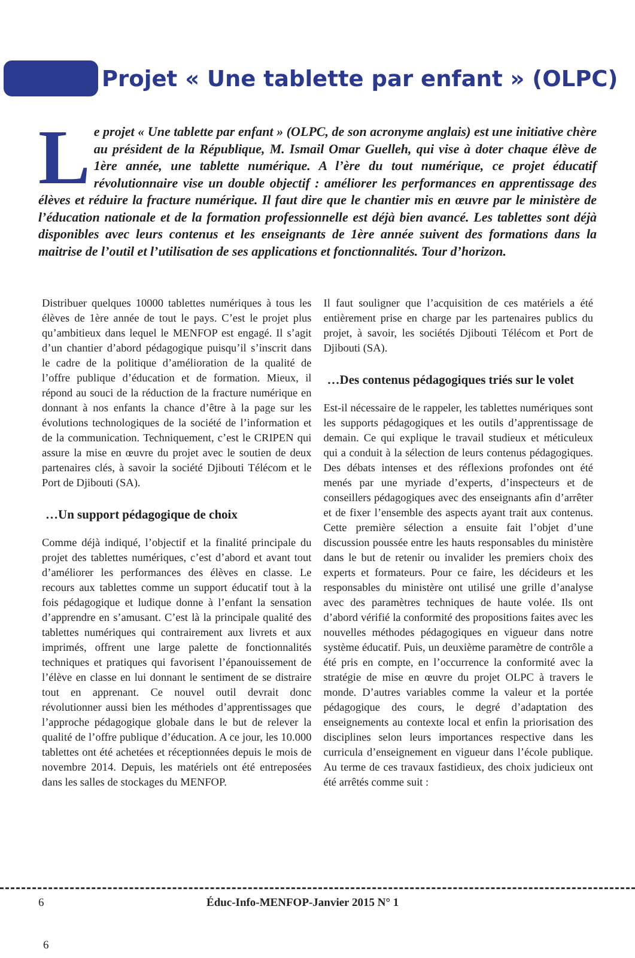Projet « Une tablette par enfant » (OLPC)
Le projet « Une tablette par enfant » (OLPC, de son acronyme anglais) est une initiative chère au président de la République, M. Ismail Omar Guelleh, qui vise à doter chaque élève de 1ère année, une tablette numérique. A l’ère du tout numérique, ce projet éducatif révolutionnaire vise un double objectif : améliorer les performances en apprentissage des élèves et réduire la fracture numérique. Il faut dire que le chantier mis en œuvre par le ministère de l’éducation nationale et de la formation professionnelle est déjà bien avancé. Les tablettes sont déjà disponibles avec leurs contenus et les enseignants de 1ère année suivent des formations dans la maitrise de l’outil et l’utilisation de ses applications et fonctionnalités. Tour d’horizon.
Distribuer quelques 10000 tablettes numériques à tous les élèves de 1ère année de tout le pays. C’est le projet plus qu’ambitieux dans lequel le MENFOP est engagé. Il s’agit d’un chantier d’abord pédagogique puisqu’il s’inscrit dans le cadre de la politique d’amélioration de la qualité de l’offre publique d’éducation et de formation. Mieux, il répond au souci de la réduction de la fracture numérique en donnant à nos enfants la chance d’être à la page sur les évolutions technologiques de la société de l’information et de la communication. Techniquement, c’est le CRIPEN qui assure la mise en œuvre du projet avec le soutien de deux partenaires clés, à savoir la société Djibouti Télécom et le Port de Djibouti (SA).
…Un support pédagogique de choix
Comme déjà indiqué, l’objectif et la finalité principale du projet des tablettes numériques, c’est d’abord et avant tout d’améliorer les performances des élèves en classe. Le recours aux tablettes comme un support éducatif tout à la fois pédagogique et ludique donne à l’enfant la sensation d’apprendre en s’amusant. C’est là la principale qualité des tablettes numériques qui contrairement aux livrets et aux imprimés, offrent une large palette de fonctionnalités techniques et pratiques qui favorisent l’épanouissement de l’élève en classe en lui donnant le sentiment de se distraire tout en apprenant. Ce nouvel outil devrait donc révolutionner aussi bien les méthodes d’apprentissages que l’approche pédagogique globale dans le but de relever la qualité de l’offre publique d’éducation. A ce jour, les 10.000 tablettes ont été achetées et réceptionnées depuis le mois de novembre 2014. Depuis, les matériels ont été entreposées dans les salles de stockages du MENFOP.
Il faut souligner que l’acquisition de ces matériels a été entièrement prise en charge par les partenaires publics du projet, à savoir, les sociétés Djibouti Télécom et Port de Djibouti (SA).
…Des contenus pédagogiques triés sur le volet
Est-il nécessaire de le rappeler, les tablettes numériques sont les supports pédagogiques et les outils d’apprentissage de demain. Ce qui explique le travail studieux et méticuleux qui a conduit à la sélection de leurs contenus pédagogiques. Des débats intenses et des réflexions profondes ont été menés par une myriade d’experts, d’inspecteurs et de conseillers pédagogiques avec des enseignants afin d’arrêter et de fixer l’ensemble des aspects ayant trait aux contenus. Cette première sélection a ensuite fait l’objet d’une discussion poussée entre les hauts responsables du ministère dans le but de retenir ou invalider les premiers choix des experts et formateurs. Pour ce faire, les décideurs et les responsables du ministère ont utilisé une grille d’analyse avec des paramètres techniques de haute volée. Ils ont d’abord vérifié la conformité des propositions faites avec les nouvelles méthodes pédagogiques en vigueur dans notre système éducatif. Puis, un deuxième paramètre de contrôle a été pris en compte, en l’occurrence la conformité avec la stratégie de mise en œuvre du projet OLPC à travers le monde. D’autres variables comme la valeur et la portée pédagogique des cours, le degré d’adaptation des enseignements au contexte local et enfin la priorisation des disciplines selon leurs importances respective dans les curricula d’enseignement en vigueur dans l’école publique. Au terme de ces travaux fastidieux, des choix judicieux ont été arrêtés comme suit :
6 Éduc-Info-MENFOP-Janvier 2015 N° 1
6